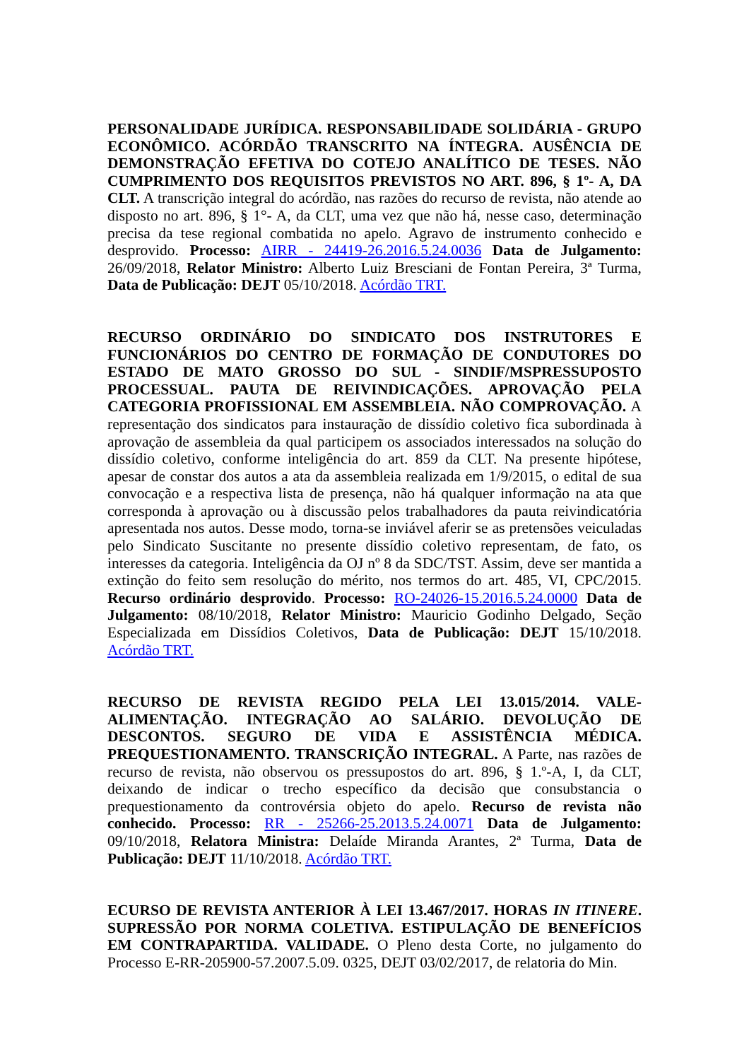PERSONALIDADE JURÍDICA. RESPONSABILIDADE SOLIDÁRIA - GRUPO ECONÔMICO. ACÓRDÃO TRANSCRITO NA ÍNTEGRA. AUSÊNCIA DE DEMONSTRAÇÃO EFETIVA DO COTEJO ANALÍTICO DE TESES. NÃO CUMPRIMENTO DOS REQUISITOS PREVISTOS NO ART. 896, § 1º- A, DA CLT. A transcrição integral do acórdão, nas razões do recurso de revista, não atende ao disposto no art. 896, § 1°- A, da CLT, uma vez que não há, nesse caso, determinação precisa da tese regional combatida no apelo. Agravo de instrumento conhecido e desprovido. Processo: AIRR - 24419-26.2016.5.24.0036 Data de Julgamento: 26/09/2018, Relator Ministro: Alberto Luiz Bresciani de Fontan Pereira, 3ª Turma, Data de Publicação: DEJT 05/10/2018. Acórdão TRT.
RECURSO ORDINÁRIO DO SINDICATO DOS INSTRUTORES E FUNCIONÁRIOS DO CENTRO DE FORMAÇÃO DE CONDUTORES DO ESTADO DE MATO GROSSO DO SUL - SINDIF/MSPRESSUPOSTO PROCESSUAL. PAUTA DE REIVINDICAÇÕES. APROVAÇÃO PELA CATEGORIA PROFISSIONAL EM ASSEMBLEIA. NÃO COMPROVAÇÃO. A representação dos sindicatos para instauração de dissídio coletivo fica subordinada à aprovação de assembleia da qual participem os associados interessados na solução do dissídio coletivo, conforme inteligência do art. 859 da CLT. Na presente hipótese, apesar de constar dos autos a ata da assembleia realizada em 1/9/2015, o edital de sua convocação e a respectiva lista de presença, não há qualquer informação na ata que corresponda à aprovação ou à discussão pelos trabalhadores da pauta reivindicatória apresentada nos autos. Desse modo, torna-se inviável aferir se as pretensões veiculadas pelo Sindicato Suscitante no presente dissídio coletivo representam, de fato, os interesses da categoria. Inteligência da OJ nº 8 da SDC/TST. Assim, deve ser mantida a extinção do feito sem resolução do mérito, nos termos do art. 485, VI, CPC/2015. Recurso ordinário desprovido. Processo: RO-24026-15.2016.5.24.0000 Data de Julgamento: 08/10/2018, Relator Ministro: Mauricio Godinho Delgado, Seção Especializada em Dissídios Coletivos, Data de Publicação: DEJT 15/10/2018. Acórdão TRT.
RECURSO DE REVISTA REGIDO PELA LEI 13.015/2014. VALE-ALIMENTAÇÃO. INTEGRAÇÃO AO SALÁRIO. DEVOLUÇÃO DE DESCONTOS. SEGURO DE VIDA E ASSISTÊNCIA MÉDICA. PREQUESTIONAMENTO. TRANSCRIÇÃO INTEGRAL. A Parte, nas razões de recurso de revista, não observou os pressupostos do art. 896, § 1.º-A, I, da CLT, deixando de indicar o trecho específico da decisão que consubstancia o prequestionamento da controvérsia objeto do apelo. Recurso de revista não conhecido. Processo: RR - 25266-25.2013.5.24.0071 Data de Julgamento: 09/10/2018, Relatora Ministra: Delaíde Miranda Arantes, 2ª Turma, Data de Publicação: DEJT 11/10/2018. Acórdão TRT.
ECURSO DE REVISTA ANTERIOR À LEI 13.467/2017. HORAS IN ITINERE. SUPRESSÃO POR NORMA COLETIVA. ESTIPULAÇÃO DE BENEFÍCIOS EM CONTRAPARTIDA. VALIDADE. O Pleno desta Corte, no julgamento do Processo E-RR-205900-57.2007.5.09. 0325, DEJT 03/02/2017, de relatoria do Min.